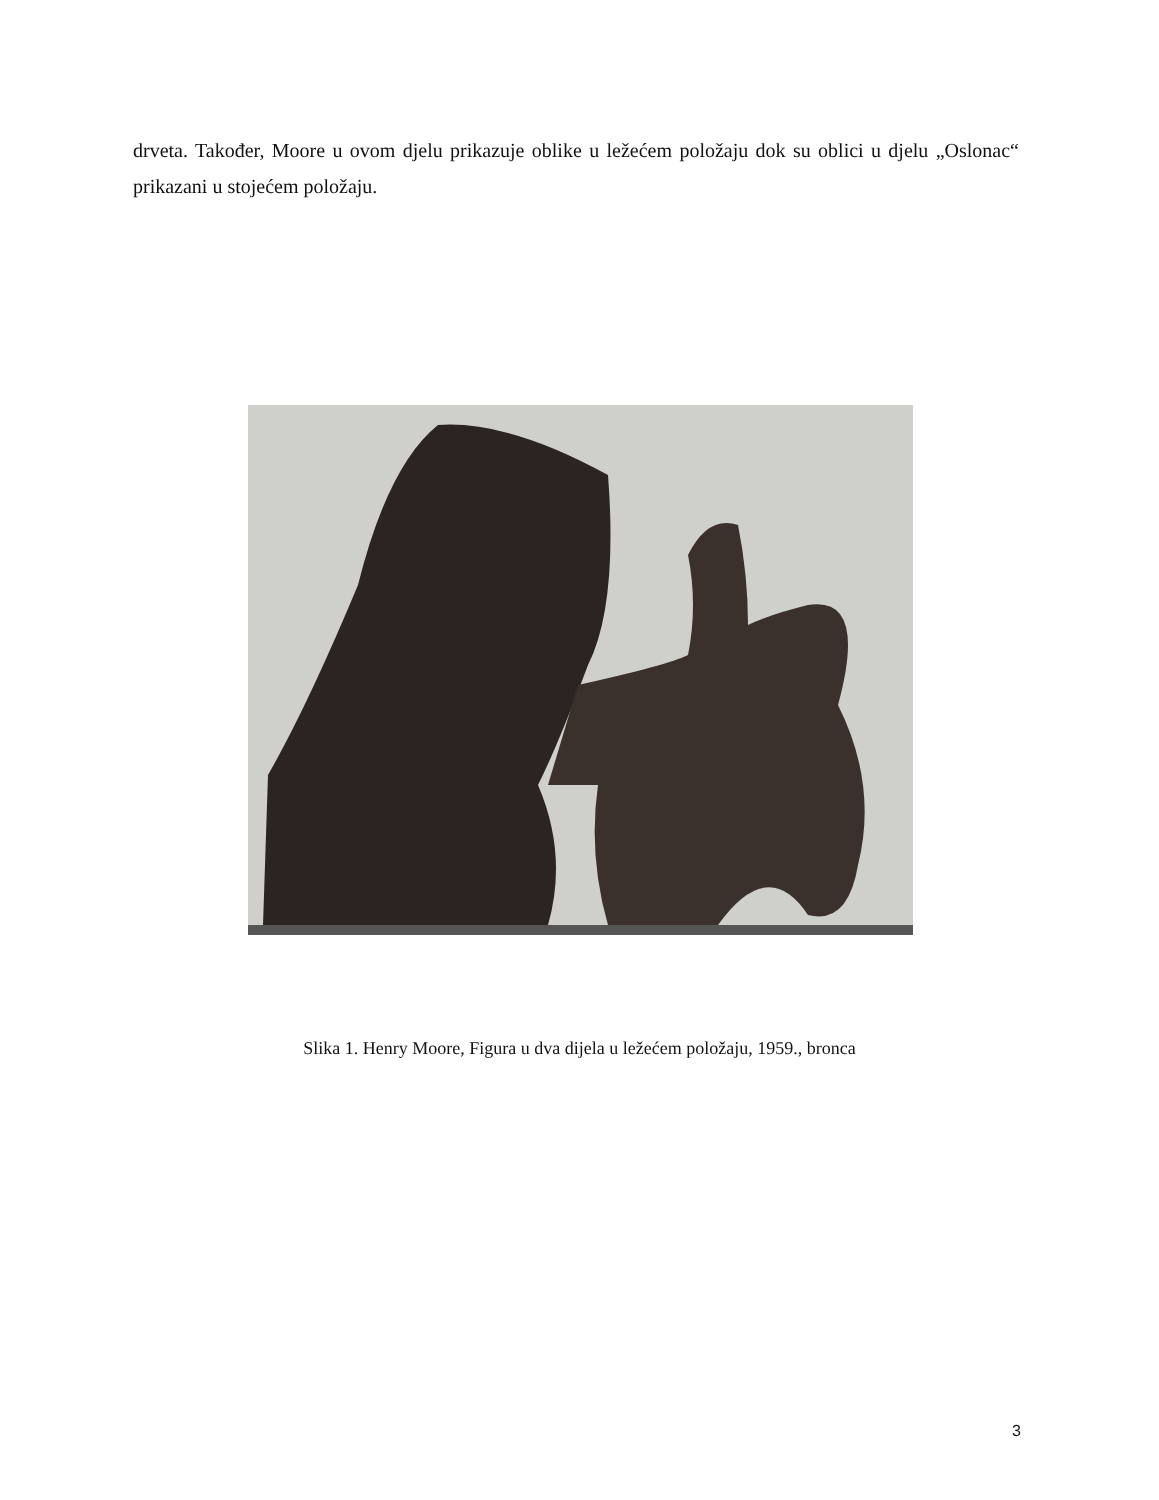drveta. Također, Moore u ovom djelu prikazuje oblike u ležećem položaju dok su oblici u djelu „Oslonac“ prikazani u stojećem položaju.
Slika 1. Henry Moore, Figura u dva dijela u ležećem položaju, 1959., bronca
3